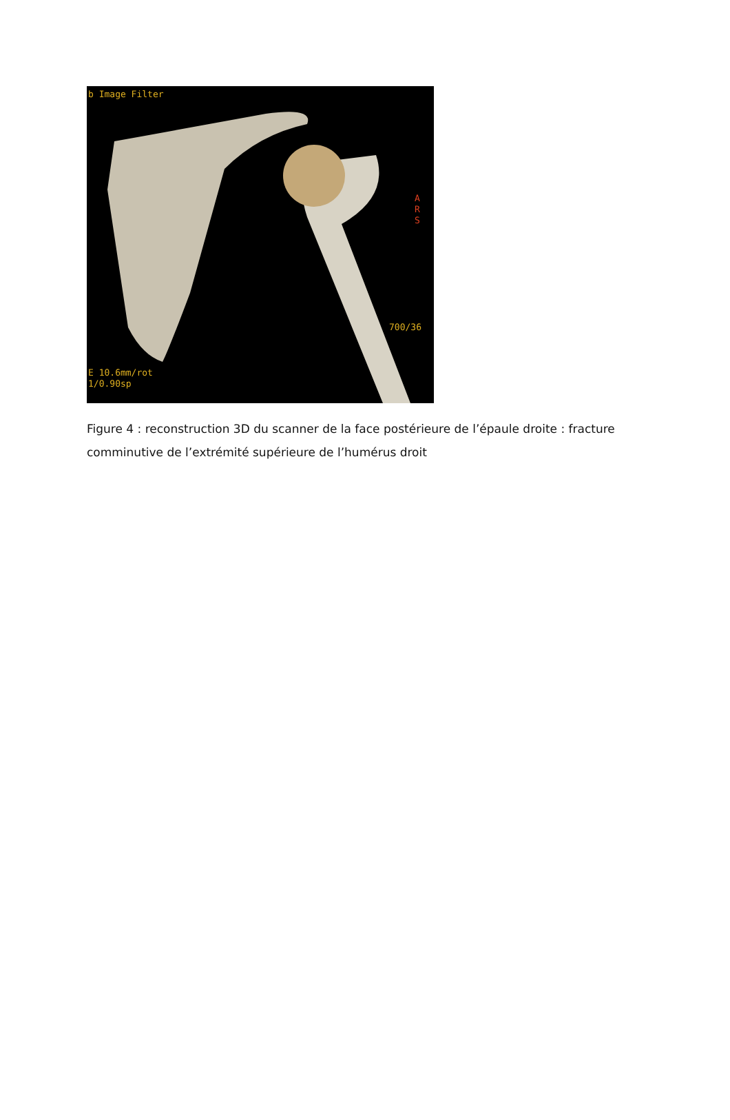b Image Filter
A R S
700/36
E 10.6mm/rot
1/0.90sp
Figure 4 : reconstruction 3D du scanner de la face postérieure de l’épaule droite : fracture comminutive de l’extrémité supérieure de l’humérus droit